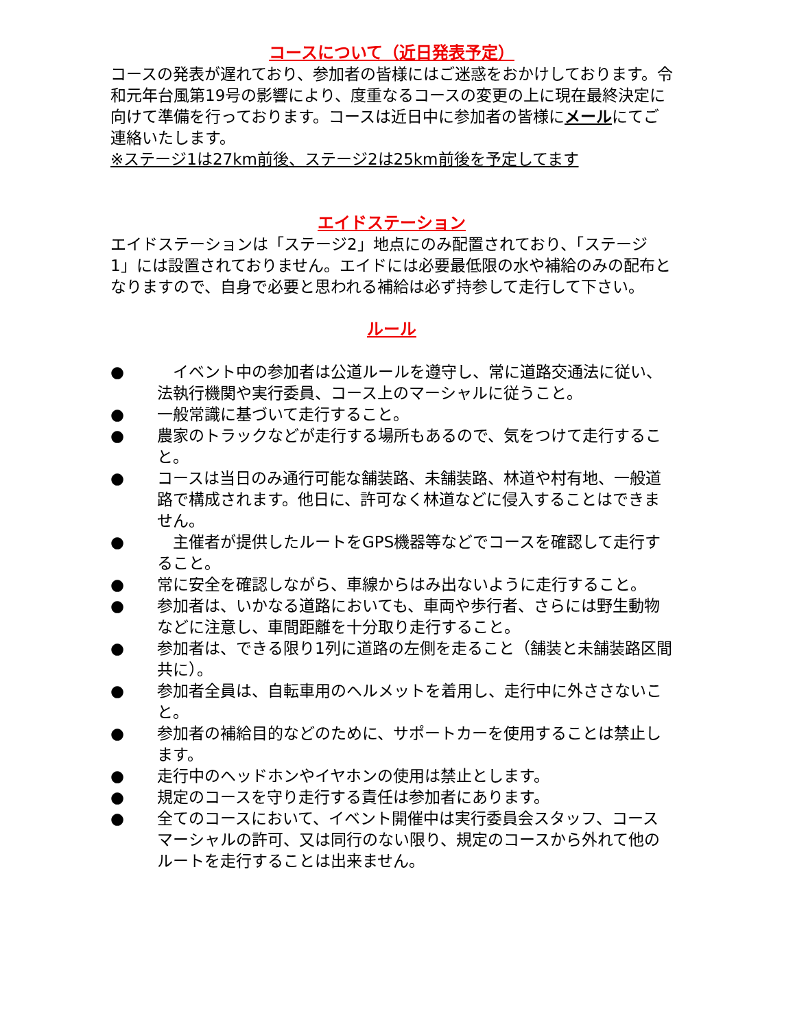コースについて（近日発表予定）
コースの発表が遅れており、参加者の皆様にはご迷惑をおかけしております。令和元年台風第19号の影響により、度重なるコースの変更の上に現在最終決定に向けて準備を行っております。コースは近日中に参加者の皆様にメールにてご連絡いたします。
※ステージ1は27km前後、ステージ2は25km前後を予定してます
エイドステーション
エイドステーションは「ステージ2」地点にのみ配置されており、「ステージ1」には設置されておりません。エイドには必要最低限の水や補給のみの配布となりますので、自身で必要と思われる補給は必ず持参して走行して下さい。
ルール
●　イベント中の参加者は公道ルールを遵守し、常に道路交通法に従い、法執行機関や実行委員、コース上のマーシャルに従うこと。
● 一般常識に基づいて走行すること。
● 農家のトラックなどが走行する場所もあるので、気をつけて走行すること。
● コースは当日のみ通行可能な舗装路、未舗装路、林道や村有地、一般道路で構成されます。他日に、許可なく林道などに侵入することはできません。
●　主催者が提供したルートをGPS機器等などでコースを確認して走行すること。
● 常に安全を確認しながら、車線からはみ出ないように走行すること。
● 参加者は、いかなる道路においても、車両や歩行者、さらには野生動物などに注意し、車間距離を十分取り走行すること。
● 参加者は、できる限り1列に道路の左側を走ること（舗装と未舗装路区間共に）。
● 参加者全員は、自転車用のヘルメットを着用し、走行中に外ささないこと。
● 参加者の補給目的などのために、サポートカーを使用することは禁止します。
● 走行中のヘッドホンやイヤホンの使用は禁止とします。
● 規定のコースを守り走行する責任は参加者にあります。
● 全てのコースにおいて、イベント開催中は実行委員会スタッフ、コースマーシャルの許可、又は同行のない限り、規定のコースから外れて他のルートを走行することは出来ません。